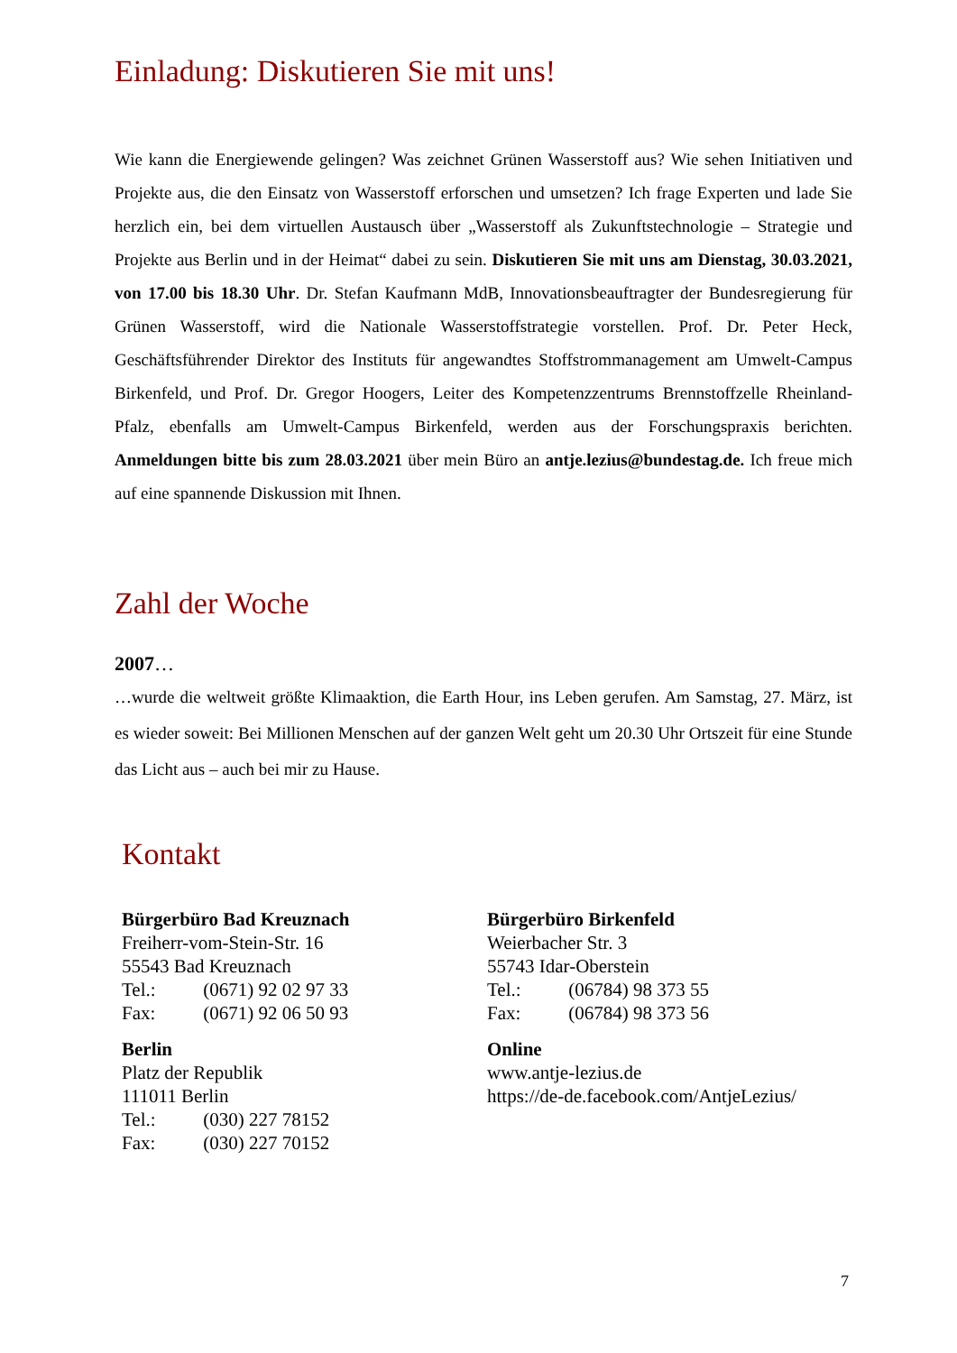Einladung: Diskutieren Sie mit uns!
Wie kann die Energiewende gelingen? Was zeichnet Grünen Wasserstoff aus? Wie sehen Initiativen und Projekte aus, die den Einsatz von Wasserstoff erforschen und umsetzen? Ich frage Experten und lade Sie herzlich ein, bei dem virtuellen Austausch über „Wasserstoff als Zukunftstechnologie – Strategie und Projekte aus Berlin und in der Heimat“ dabei zu sein. Diskutieren Sie mit uns am Dienstag, 30.03.2021, von 17.00 bis 18.30 Uhr. Dr. Stefan Kaufmann MdB, Innovationsbeauftragter der Bundesregierung für Grünen Wasserstoff, wird die Nationale Wasserstoffstrategie vorstellen. Prof. Dr. Peter Heck, Geschäftsführender Direktor des Instituts für angewandtes Stoffstrommanagement am Umwelt-Campus Birkenfeld, und Prof. Dr. Gregor Hoogers, Leiter des Kompetenzzentrums Brennstoffzelle Rheinland-Pfalz, ebenfalls am Umwelt-Campus Birkenfeld, werden aus der Forschungspraxis berichten. Anmeldungen bitte bis zum 28.03.2021 über mein Büro an antje.lezius@bundestag.de. Ich freue mich auf eine spannende Diskussion mit Ihnen.
Zahl der Woche
2007…
…wurde die weltweit größte Klimaaktion, die Earth Hour, ins Leben gerufen. Am Samstag, 27. März, ist es wieder soweit: Bei Millionen Menschen auf der ganzen Welt geht um 20.30 Uhr Ortszeit für eine Stunde das Licht aus – auch bei mir zu Hause.
Kontakt
Bürgerbüro Bad Kreuznach
Freiherr-vom-Stein-Str. 16
55543 Bad Kreuznach
Tel.: (0671) 92 02 97 33
Fax: (0671) 92 06 50 93
Berlin
Platz der Republik
111011 Berlin
Tel.: (030) 227 78152
Fax: (030) 227 70152
Bürgerbüro Birkenfeld
Weierbacher Str. 3
55743 Idar-Oberstein
Tel.: (06784) 98 373 55
Fax: (06784) 98 373 56
Online
www.antje-lezius.de
https://de-de.facebook.com/AntjeLezius/
7